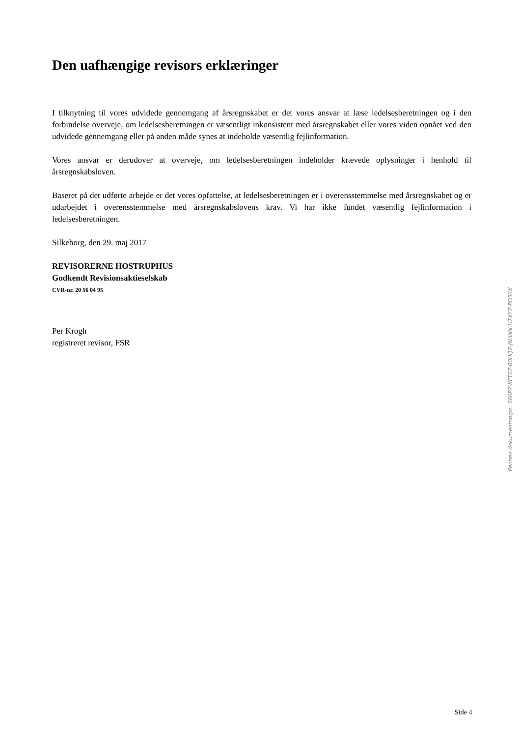Den uafhængige revisors erklæringer
I tilknytning til vores udvidede gennemgang af årsregnskabet er det vores ansvar at læse ledelsesberetningen og i den forbindelse overveje, om ledelsesberetningen er væsentligt inkonsistent med årsregnskabet eller vores viden opnået ved den udvidede gennemgang eller på anden måde synes at indeholde væsentlig fejlinformation.
Vores ansvar er derudover at overveje, om ledelsesberetningen indeholder krævede oplysninger i henhold til årsregnskabsloven.
Baseret på det udførte arbejde er det vores opfattelse, at ledelsesberetningen er i overensstemmelse med årsregnskabet og er udarbejdet i overensstemmelse med årsregnskabslovens krav. Vi har ikke fundet væsentlig fejlinformation i ledelsesberetningen.
Silkeborg, den 29. maj 2017
REVISORERNE HOSTRUPHUS
Godkendt Revisionsaktieselskab
CVR-nr. 20 56 04 95
Per Krogh
registreret revisor, FSR
Penneo dokumentnøgle: S66PZ-KFT6Z-B0HQ7-JNANN-U7XYZ-PO5XK
Side 4